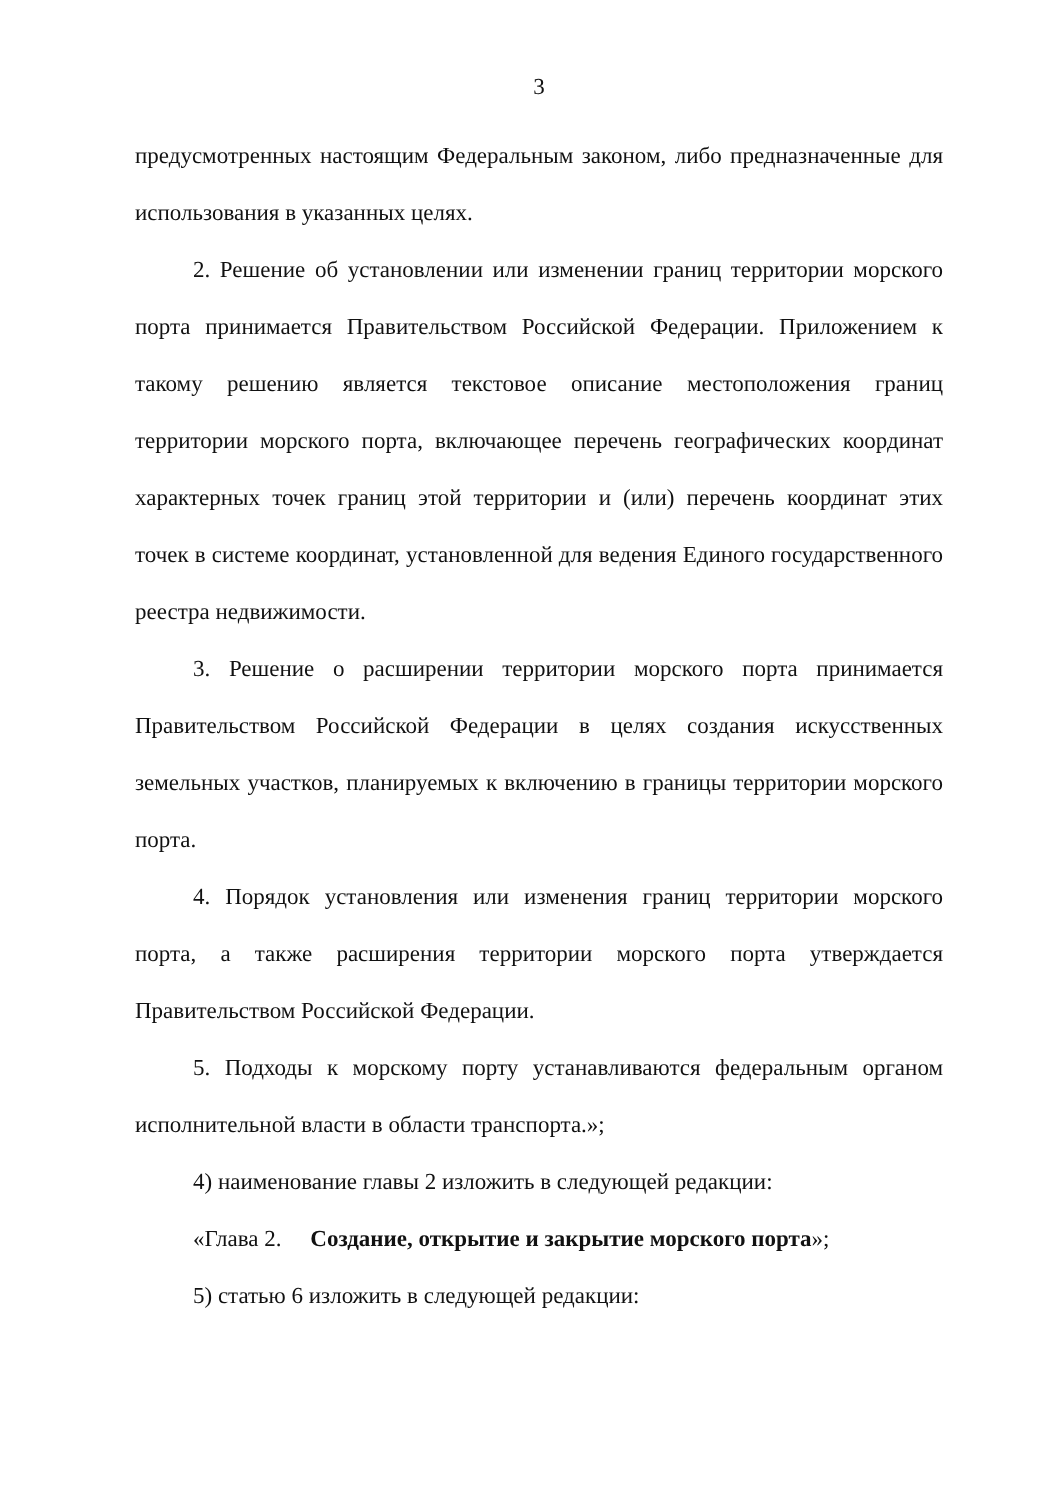3
предусмотренных настоящим Федеральным законом, либо предназначенные для использования в указанных целях.
2. Решение об установлении или изменении границ территории морского порта принимается Правительством Российской Федерации. Приложением к такому решению является текстовое описание местоположения границ территории морского порта, включающее перечень географических координат характерных точек границ этой территории и (или) перечень координат этих точек в системе координат, установленной для ведения Единого государственного реестра недвижимости.
3. Решение о расширении территории морского порта принимается Правительством Российской Федерации в целях создания искусственных земельных участков, планируемых к включению в границы территории морского порта.
4. Порядок установления или изменения границ территории морского порта, а также расширения территории морского порта утверждается Правительством Российской Федерации.
5. Подходы к морскому порту устанавливаются федеральным органом исполнительной власти в области транспорта.»;
4) наименование главы 2 изложить в следующей редакции:
«Глава 2. Создание, открытие и закрытие морского порта»;
5) статью 6 изложить в следующей редакции: